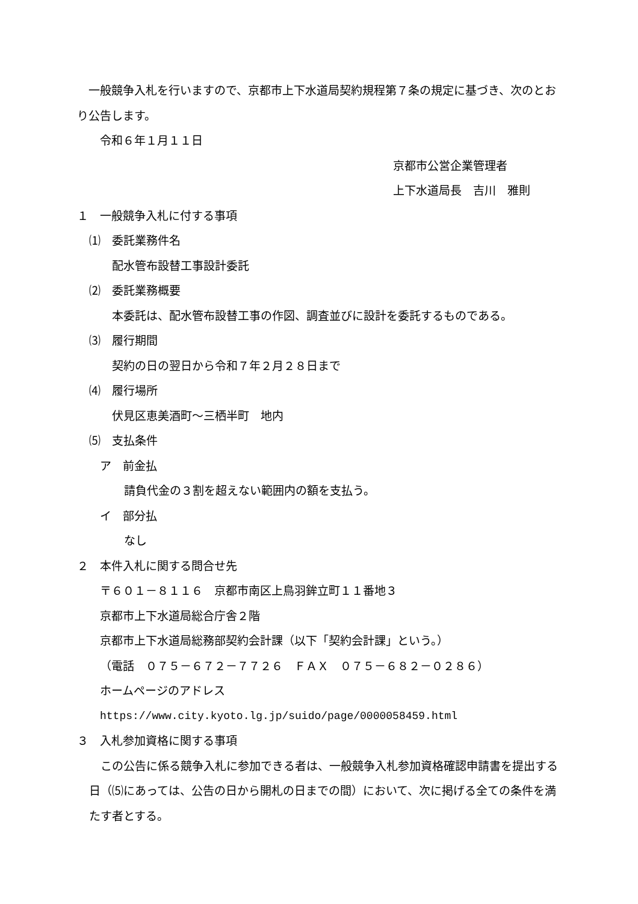一般競争入札を行いますので、京都市上下水道局契約規程第７条の規定に基づき、次のとおり公告します。
令和６年１月１１日
京都市公営企業管理者
上下水道局長　吉川　雅則
１　一般競争入札に付する事項
⑴　委託業務件名
配水管布設替工事設計委託
⑵　委託業務概要
本委託は、配水管布設替工事の作図、調査並びに設計を委託するものである。
⑶　履行期間
契約の日の翌日から令和７年２月２８日まで
⑷　履行場所
伏見区恵美酒町～三栖半町　地内
⑸　支払条件
ア　前金払
請負代金の３割を超えない範囲内の額を支払う。
イ　部分払
なし
２　本件入札に関する問合せ先
〒６０１－８１１６　京都市南区上鳥羽鉾立町１１番地３
京都市上下水道局総合庁舎２階
京都市上下水道局総務部契約会計課（以下「契約会計課」という。）
（電話　０７５－６７２－７７２６　ＦＡＸ　０７５－６８２－０２８６）
ホームページのアドレス
https://www.city.kyoto.lg.jp/suido/page/0000058459.html
３　入札参加資格に関する事項
　この公告に係る競争入札に参加できる者は、一般競争入札参加資格確認申請書を提出する日（⑸にあっては、公告の日から開札の日までの間）において、次に掲げる全ての条件を満たす者とする。